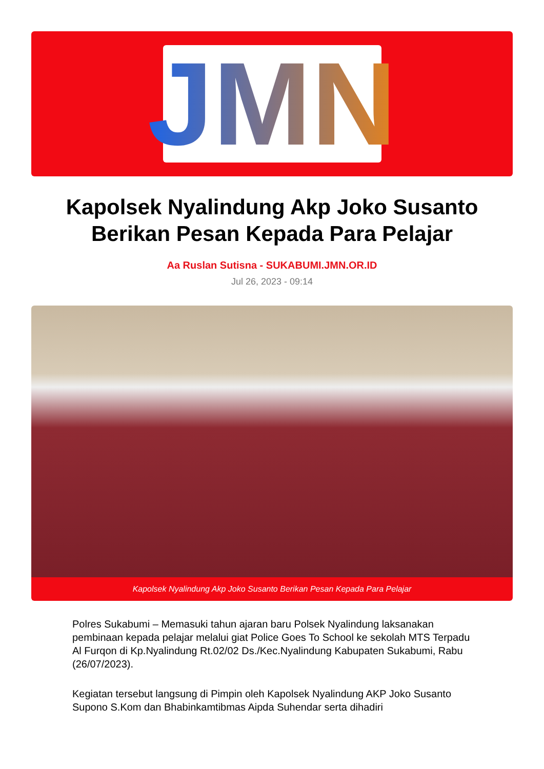JMN
Kapolsek Nyalindung Akp Joko Susanto Berikan Pesan Kepada Para Pelajar
Aa Ruslan Sutisna - SUKABUMI.JMN.OR.ID
Jul 26, 2023 - 09:14
Kapolsek Nyalindung Akp Joko Susanto Berikan Pesan Kepada Para Pelajar
Polres Sukabumi – Memasuki tahun ajaran baru Polsek Nyalindung laksanakan pembinaan kepada pelajar melalui giat Police Goes To School ke sekolah MTS Terpadu Al Furqon di Kp.Nyalindung Rt.02/02 Ds./Kec.Nyalindung Kabupaten Sukabumi, Rabu (26/07/2023).
Kegiatan tersebut langsung di Pimpin oleh Kapolsek Nyalindung AKP Joko Susanto Supono S.Kom dan Bhabinkamtibmas Aipda Suhendar serta dihadiri